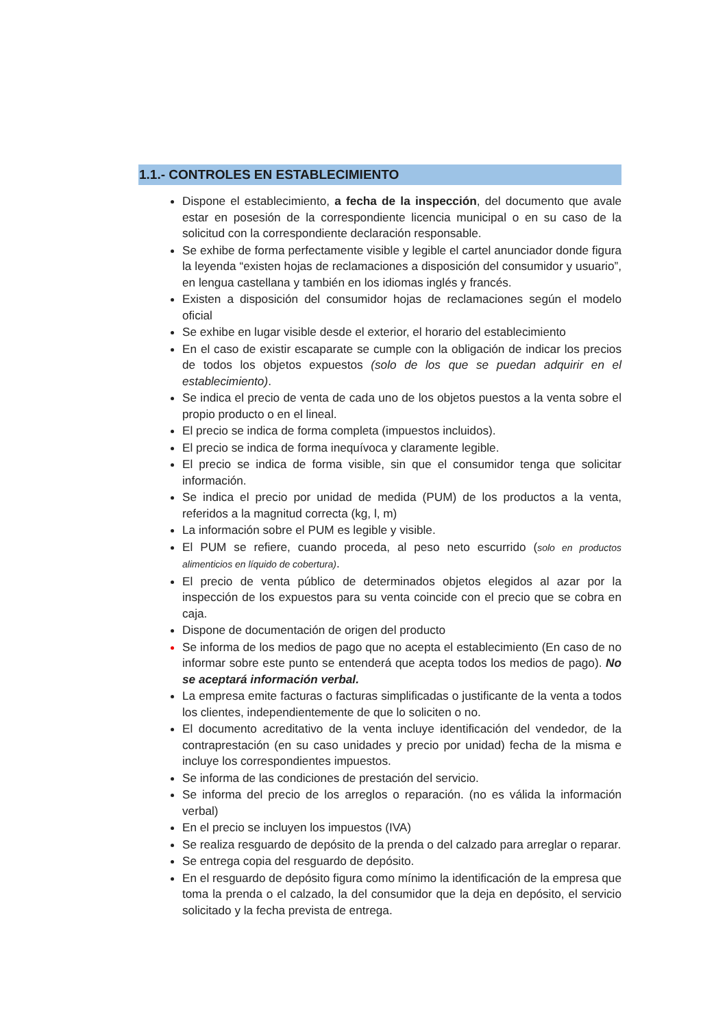1.1.- CONTROLES EN ESTABLECIMIENTO
Dispone el establecimiento, a fecha de la inspección, del documento que avale estar en posesión de la correspondiente licencia municipal o en su caso de la solicitud con la correspondiente declaración responsable.
Se exhibe de forma perfectamente visible y legible el cartel anunciador donde figura la leyenda “existen hojas de reclamaciones a disposición del consumidor y usuario”, en lengua castellana y también en los idiomas inglés y francés.
Existen a disposición del consumidor hojas de reclamaciones según el modelo oficial
Se exhibe en lugar visible desde el exterior, el horario del establecimiento
En el caso de existir escaparate se cumple con la obligación de indicar los precios de todos los objetos expuestos (solo de los que se puedan adquirir en el establecimiento).
Se indica el precio de venta de cada uno de los objetos puestos a la venta sobre el propio producto o en el lineal.
El precio se indica de forma completa (impuestos incluidos).
El precio se indica de forma inequívoca y claramente legible.
El precio se indica de forma visible, sin que el consumidor tenga que solicitar información.
Se indica el precio por unidad de medida (PUM) de los productos a la venta, referidos a la magnitud correcta (kg, l, m)
La información sobre el PUM es legible y visible.
El PUM se refiere, cuando proceda, al peso neto escurrido (solo en productos alimenticios en líquido de cobertura).
El precio de venta público de determinados objetos elegidos al azar por la inspección de los expuestos para su venta coincide con el precio que se cobra en caja.
Dispone de documentación de origen del producto
Se informa de los medios de pago que no acepta el establecimiento (En caso de no informar sobre este punto se entenderá que acepta todos los medios de pago). No se aceptará información verbal.
La empresa emite facturas o facturas simplificadas o justificante de la venta a todos los clientes, independientemente de que lo soliciten o no.
El documento acreditativo de la venta incluye identificación del vendedor, de la contraprestación (en su caso unidades y precio por unidad) fecha de la misma e incluye los correspondientes impuestos.
Se informa de las condiciones de prestación del servicio.
Se informa del precio de los arreglos o reparación. (no es válida la información verbal)
En el precio se incluyen los impuestos (IVA)
Se realiza resguardo de depósito de la prenda o del calzado para arreglar o reparar.
Se entrega copia del resguardo de depósito.
En el resguardo de depósito figura como mínimo la identificación de la empresa que toma la prenda o el calzado, la del consumidor que la deja en depósito, el servicio solicitado y la fecha prevista de entrega.